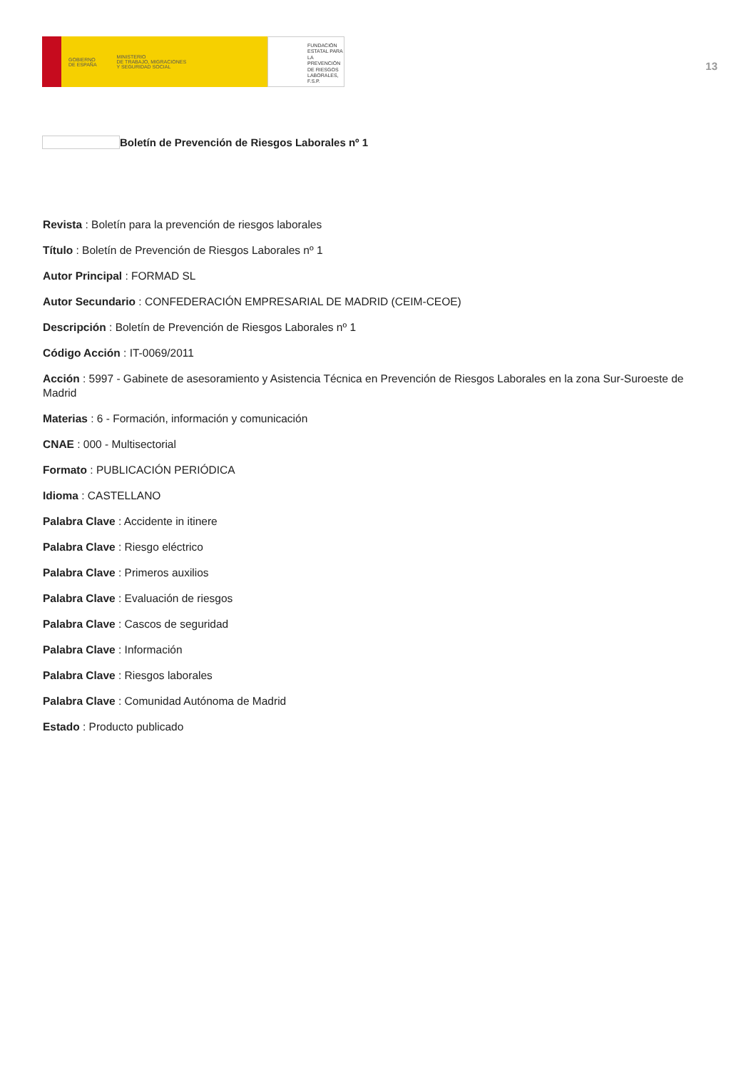GOBIERNO
DE ESPAÑA MINISTERIO
DE TRABAJO, MIGRACIONES
Y SEGURIDAD SOCIAL
FUNDACIÓN
ESTATAL PARA
LA PREVENCIÓN
DE RIESGOS
LABORALES, F.S.P.
13
Boletín de Prevención de Riesgos Laborales nº 1
Revista : Boletín para la prevención de riesgos laborales
Título : Boletín de Prevención de Riesgos Laborales nº 1
Autor Principal : FORMAD SL
Autor Secundario : CONFEDERACIÓN EMPRESARIAL DE MADRID (CEIM-CEOE)
Descripción : Boletín de Prevención de Riesgos Laborales nº 1
Código Acción : IT-0069/2011
Acción : 5997 - Gabinete de asesoramiento y Asistencia Técnica en Prevención de Riesgos Laborales en la zona Sur-Suroeste de Madrid
Materias : 6 - Formación, información y comunicación
CNAE : 000 - Multisectorial
Formato : PUBLICACIÓN PERIÓDICA
Idioma : CASTELLANO
Palabra Clave : Accidente in itinere
Palabra Clave : Riesgo eléctrico
Palabra Clave : Primeros auxilios
Palabra Clave : Evaluación de riesgos
Palabra Clave : Cascos de seguridad
Palabra Clave : Información
Palabra Clave : Riesgos laborales
Palabra Clave : Comunidad Autónoma de Madrid
Estado : Producto publicado